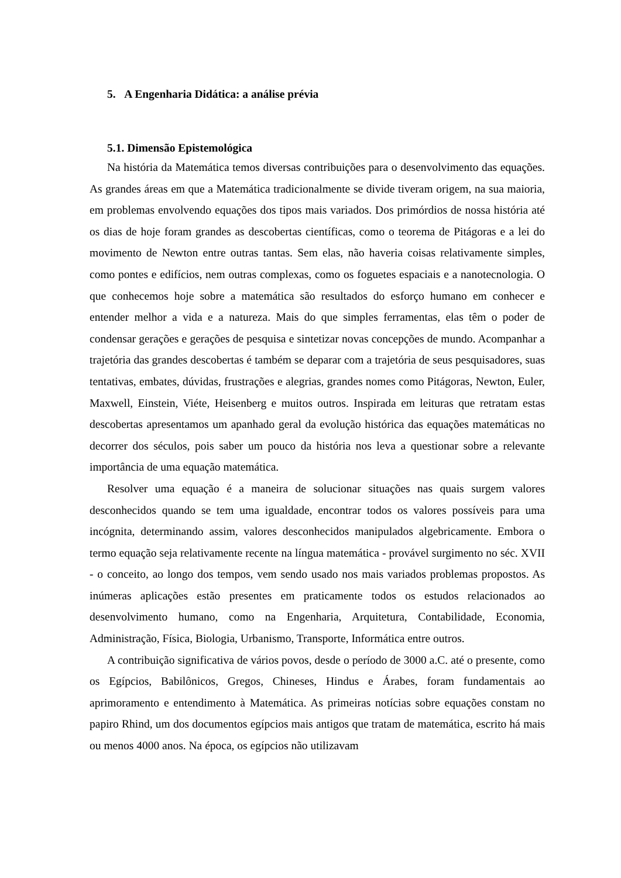5. A Engenharia Didática: a análise prévia
5.1. Dimensão Epistemológica
Na história da Matemática temos diversas contribuições para o desenvolvimento das equações. As grandes áreas em que a Matemática tradicionalmente se divide tiveram origem, na sua maioria, em problemas envolvendo equações dos tipos mais variados. Dos primórdios de nossa história até os dias de hoje foram grandes as descobertas científicas, como o teorema de Pitágoras e a lei do movimento de Newton entre outras tantas. Sem elas, não haveria coisas relativamente simples, como pontes e edifícios, nem outras complexas, como os foguetes espaciais e a nanotecnologia. O que conhecemos hoje sobre a matemática são resultados do esforço humano em conhecer e entender melhor a vida e a natureza. Mais do que simples ferramentas, elas têm o poder de condensar gerações e gerações de pesquisa e sintetizar novas concepções de mundo. Acompanhar a trajetória das grandes descobertas é também se deparar com a trajetória de seus pesquisadores, suas tentativas, embates, dúvidas, frustrações e alegrias, grandes nomes como Pitágoras, Newton, Euler, Maxwell, Einstein, Viéte, Heisenberg e muitos outros. Inspirada em leituras que retratam estas descobertas apresentamos um apanhado geral da evolução histórica das equações matemáticas no decorrer dos séculos, pois saber um pouco da história nos leva a questionar sobre a relevante importância de uma equação matemática.
Resolver uma equação é a maneira de solucionar situações nas quais surgem valores desconhecidos quando se tem uma igualdade, encontrar todos os valores possíveis para uma incógnita, determinando assim, valores desconhecidos manipulados algebricamente. Embora o termo equação seja relativamente recente na língua matemática - provável surgimento no séc. XVII - o conceito, ao longo dos tempos, vem sendo usado nos mais variados problemas propostos. As inúmeras aplicações estão presentes em praticamente todos os estudos relacionados ao desenvolvimento humano, como na Engenharia, Arquitetura, Contabilidade, Economia, Administração, Física, Biologia, Urbanismo, Transporte, Informática entre outros.
A contribuição significativa de vários povos, desde o período de 3000 a.C. até o presente, como os Egípcios, Babilônicos, Gregos, Chineses, Hindus e Árabes, foram fundamentais ao aprimoramento e entendimento à Matemática. As primeiras notícias sobre equações constam no papiro Rhind, um dos documentos egípcios mais antigos que tratam de matemática, escrito há mais ou menos 4000 anos. Na época, os egípcios não utilizavam